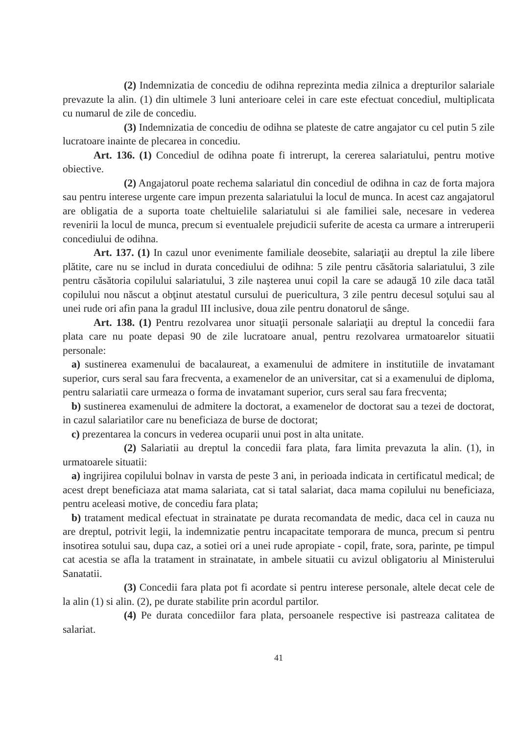(2) Indemnizatia de concediu de odihna reprezinta media zilnica a drepturilor salariale prevazute la alin. (1) din ultimele 3 luni anterioare celei in care este efectuat concediul, multiplicata cu numarul de zile de concediu.
(3) Indemnizatia de concediu de odihna se plateste de catre angajator cu cel putin 5 zile lucratoare inainte de plecarea in concediu.
Art. 136. (1) Concediul de odihna poate fi intrerupt, la cererea salariatului, pentru motive obiective.
(2) Angajatorul poate rechema salariatul din concediul de odihna in caz de forta majora sau pentru interese urgente care impun prezenta salariatului la locul de munca. In acest caz angajatorul are obligatia de a suporta toate cheltuielile salariatului si ale familiei sale, necesare in vederea revenirii la locul de munca, precum si eventualele prejudicii suferite de acesta ca urmare a intreruperii concediului de odihna.
Art. 137. (1) In cazul unor evenimente familiale deosebite, salariaţii au dreptul la zile libere plătite, care nu se includ in durata concediului de odihna: 5 zile pentru căsătoria salariatului, 3 zile pentru căsătoria copilului salariatului, 3 zile naşterea unui copil la care se adaugă 10 zile daca tatăl copilului nou născut a obţinut atestatul cursului de puericultura, 3 zile pentru decesul soţului sau al unei rude ori afin pana la gradul III inclusive, doua zile pentru donatorul de sânge.
Art. 138. (1) Pentru rezolvarea unor situaţii personale salariaţii au dreptul la concedii fara plata care nu poate depasi 90 de zile lucratoare anual, pentru rezolvarea urmatoarelor situatii personale:
a) sustinerea examenului de bacalaureat, a examenului de admitere in institutiile de invatamant superior, curs seral sau fara frecventa, a examenelor de an universitar, cat si a examenului de diploma, pentru salariatii care urmeaza o forma de invatamant superior, curs seral sau fara frecventa;
b) sustinerea examenului de admitere la doctorat, a examenelor de doctorat sau a tezei de doctorat, in cazul salariatilor care nu beneficiaza de burse de doctorat;
c) prezentarea la concurs in vederea ocuparii unui post in alta unitate.
(2) Salariatii au dreptul la concedii fara plata, fara limita prevazuta la alin. (1), in urmatoarele situatii:
a) ingrijirea copilului bolnav in varsta de peste 3 ani, in perioada indicata in certificatul medical; de acest drept beneficiaza atat mama salariata, cat si tatal salariat, daca mama copilului nu beneficiaza, pentru aceleasi motive, de concediu fara plata;
b) tratament medical efectuat in strainatate pe durata recomandata de medic, daca cel in cauza nu are dreptul, potrivit legii, la indemnizatie pentru incapacitate temporara de munca, precum si pentru insotirea sotului sau, dupa caz, a sotiei ori a unei rude apropiate - copil, frate, sora, parinte, pe timpul cat acestia se afla la tratament in strainatate, in ambele situatii cu avizul obligatoriu al Ministerului Sanatatii.
(3) Concedii fara plata pot fi acordate si pentru interese personale, altele decat cele de la alin (1) si alin. (2), pe durate stabilite prin acordul partilor.
(4) Pe durata concediilor fara plata, persoanele respective isi pastreaza calitatea de salariat.
41